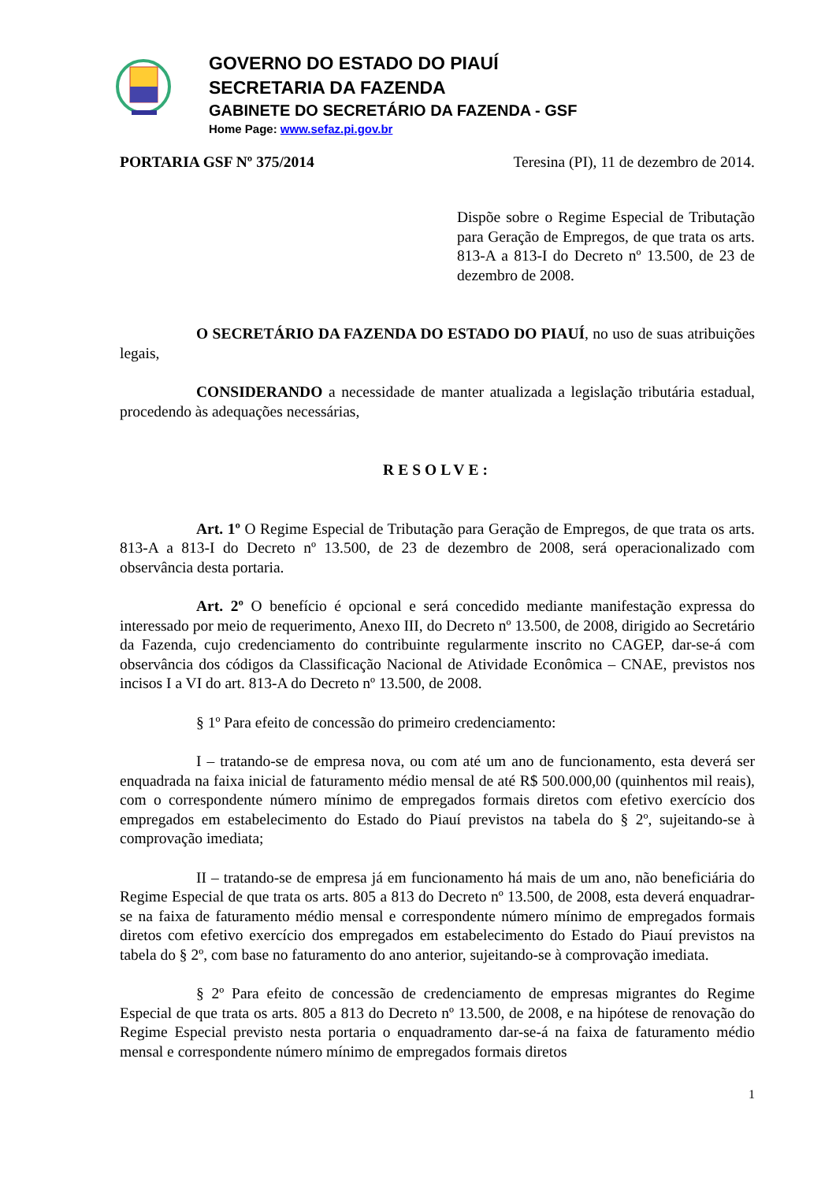GOVERNO DO ESTADO DO PIAUÍ
SECRETARIA DA FAZENDA
GABINETE DO SECRETÁRIO DA FAZENDA - GSF
Home Page: www.sefaz.pi.gov.br
PORTARIA GSF Nº 375/2014 Teresina (PI), 11 de dezembro de 2014.
Dispõe sobre o Regime Especial de Tributação para Geração de Empregos, de que trata os arts. 813-A a 813-I do Decreto nº 13.500, de 23 de dezembro de 2008.
O SECRETÁRIO DA FAZENDA DO ESTADO DO PIAUÍ, no uso de suas atribuições legais,
CONSIDERANDO a necessidade de manter atualizada a legislação tributária estadual, procedendo às adequações necessárias,
RESOLVE:
Art. 1º O Regime Especial de Tributação para Geração de Empregos, de que trata os arts. 813-A a 813-I do Decreto nº 13.500, de 23 de dezembro de 2008, será operacionalizado com observância desta portaria.
Art. 2º O benefício é opcional e será concedido mediante manifestação expressa do interessado por meio de requerimento, Anexo III, do Decreto nº 13.500, de 2008, dirigido ao Secretário da Fazenda, cujo credenciamento do contribuinte regularmente inscrito no CAGEP, dar-se-á com observância dos códigos da Classificação Nacional de Atividade Econômica – CNAE, previstos nos incisos I a VI do art. 813-A do Decreto nº 13.500, de 2008.
§ 1º Para efeito de concessão do primeiro credenciamento:
I – tratando-se de empresa nova, ou com até um ano de funcionamento, esta deverá ser enquadrada na faixa inicial de faturamento médio mensal de até R$ 500.000,00 (quinhentos mil reais), com o correspondente número mínimo de empregados formais diretos com efetivo exercício dos empregados em estabelecimento do Estado do Piauí previstos na tabela do § 2º, sujeitando-se à comprovação imediata;
II – tratando-se de empresa já em funcionamento há mais de um ano, não beneficiária do Regime Especial de que trata os arts. 805 a 813 do Decreto nº 13.500, de 2008, esta deverá enquadrar-se na faixa de faturamento médio mensal e correspondente número mínimo de empregados formais diretos com efetivo exercício dos empregados em estabelecimento do Estado do Piauí previstos na tabela do § 2º, com base no faturamento do ano anterior, sujeitando-se à comprovação imediata.
§ 2º Para efeito de concessão de credenciamento de empresas migrantes do Regime Especial de que trata os arts. 805 a 813 do Decreto nº 13.500, de 2008, e na hipótese de renovação do Regime Especial previsto nesta portaria o enquadramento dar-se-á na faixa de faturamento médio mensal e correspondente número mínimo de empregados formais diretos
1